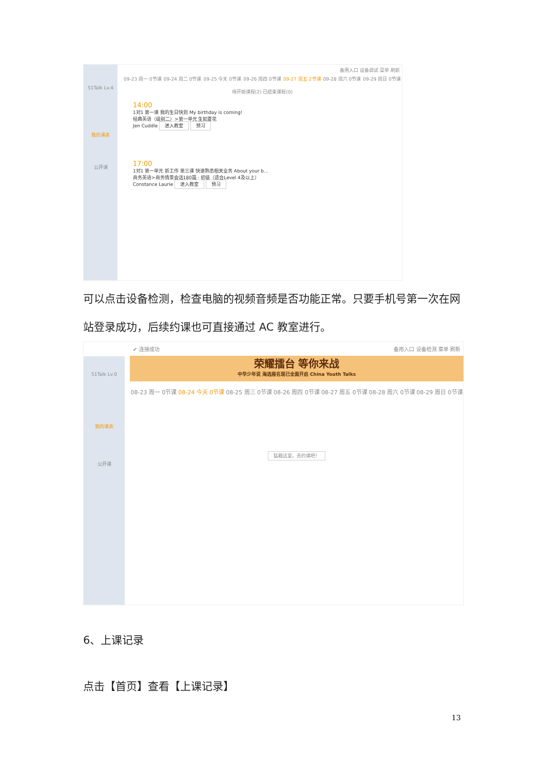51Talk Lv.4
我的课表
公开课
备用入口 设备调试 菜单 刷新
09-23 周一 0节课 09-24 周二 0节课 09-25 今天 0节课 09-26 周四 0节课 09-27 周五 2节课 09-28 周六 0节课 09-29 周日 0节课
待开始课程(2) 已结束课程(0)
14:00
1对1 第一课 我的生日快到 My birthday is coming!
经典英语（级别二）>第一单元 生如夏花
Jen Cuddle 进入教室 预习
17:00
1对1 第一单元 新工作 第三课 快速熟悉相关业务 About your b...
商务英语>商务情景会话180篇 · 初级（适合Level 4及以上）
Constance Laurie 进入教室 预习
可以点击设备检测，检查电脑的视频音频是否功能正常。只要手机号第一次在网站登录成功，后续约课也可直接通过 AC 教室进行。
51Talk Lv.0
我的课表
公开课
✔ 连接成功 备用入口 设备检测 菜单 刷新
荣耀擂台 等你来战
中华少年说 海选报名现已全面开启 China Youth Talks
08-23 周一 0节课 08-24 今天 0节课 08-25 周三 0节课 08-26 周四 0节课 08-27 周五 0节课 08-28 周六 0节课 08-29 周日 0节课
猛戳这里，去约课吧！
6、上课记录
点击【首页】查看【上课记录】
13